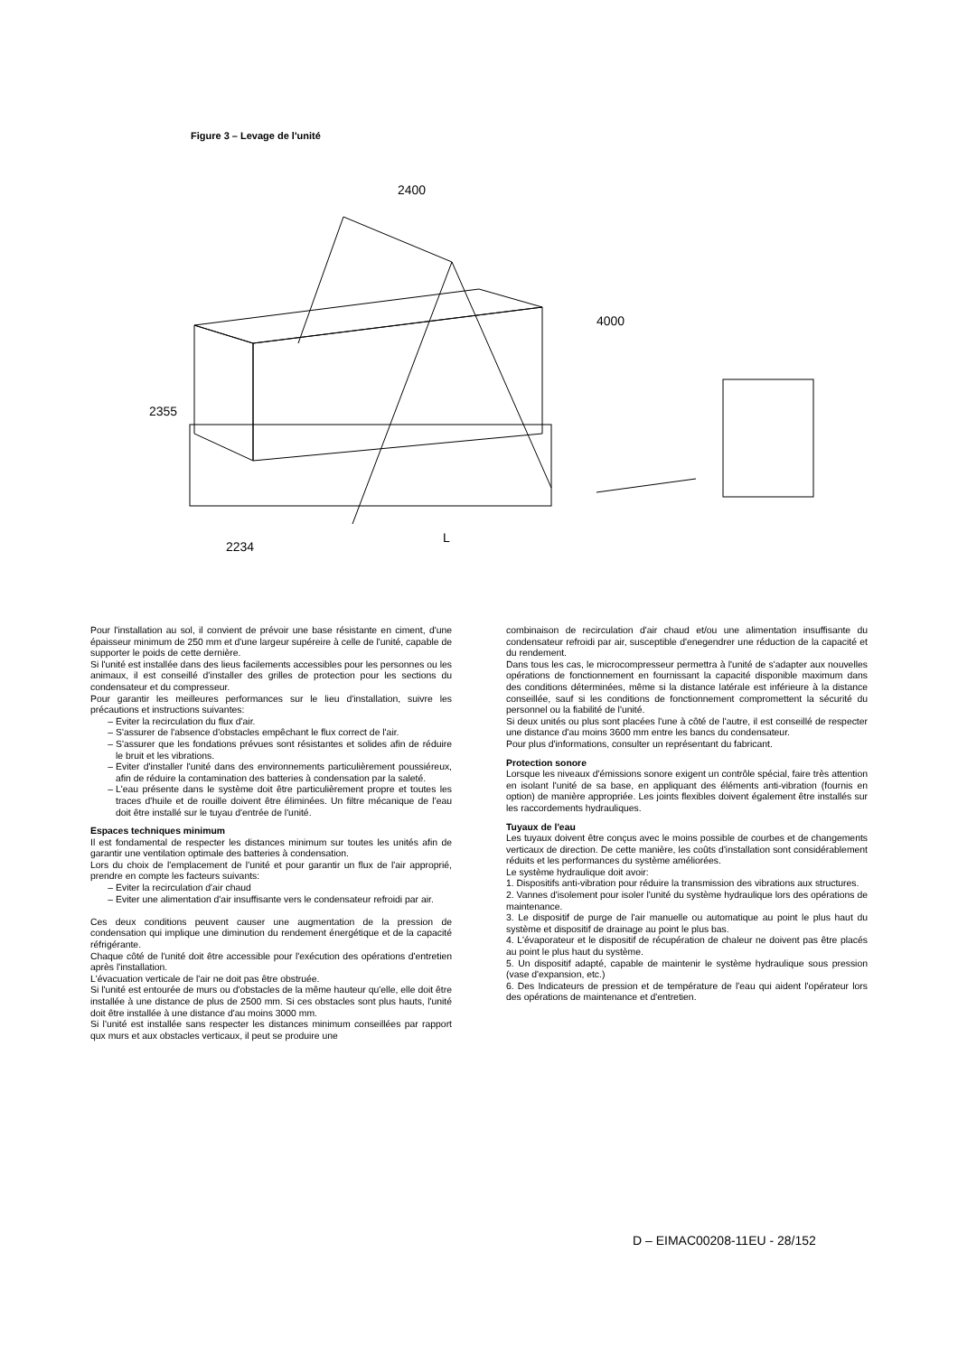Figure 3 – Levage de l'unité
2400
4000
2355
2234
L
Pour l'installation au sol, il convient de prévoir une base résistante en ciment, d'une épaisseur minimum de 250 mm et d'une largeur supéreire à celle de l'unité, capable de supporter le poids de cette dernière.
Si l'unité est installée dans des lieus facilements accessibles pour les personnes ou les animaux, il est conseillé d'installer des grilles de protection pour les sections du condensateur et du compresseur.
Pour garantir les meilleures performances sur le lieu d'installation, suivre les précautions et instructions suivantes:
Eviter la recirculation du flux d'air.
S'assurer de l'absence d'obstacles empêchant le flux correct de l'air.
S'assurer que les fondations prévues sont résistantes et solides afin de réduire le bruit et les vibrations.
Eviter d'installer l'unité dans des environnements particulièrement poussiéreux, afin de réduire la contamination des batteries à condensation par la saleté.
L'eau présente dans le système doit être particulièrement propre et toutes les traces d'huile et de rouille doivent être éliminées. Un filtre mécanique de l'eau doit être installé sur le tuyau d'entrée de l'unité.
Espaces techniques minimum
Il est fondamental de respecter les distances minimum sur toutes les unités afin de garantir une ventilation optimale des batteries à condensation.
Lors du choix de l'emplacement de l'unité et pour garantir un flux de l'air approprié, prendre en compte les facteurs suivants:
Eviter la recirculation d'air chaud
Eviter une alimentation d'air insuffisante vers le condensateur refroidi par air.
Ces deux conditions peuvent causer une augmentation de la pression de condensation qui implique une diminution du rendement énergétique et de la capacité réfrigérante.
Chaque côté de l'unité doit être accessible pour l'exécution des opérations d'entretien après l'installation.
L'évacuation verticale de l'air ne doit pas être obstruée.
Si l'unité est entourée de murs ou d'obstacles de la même hauteur qu'elle, elle doit être installée à une distance de plus de 2500 mm. Si ces obstacles sont plus hauts, l'unité doit être installée à une distance d'au moins 3000 mm.
Si l'unité est installée sans respecter les distances minimum conseillées par rapport qux murs et aux obstacles verticaux, il peut se produire une
combinaison de recirculation d'air chaud et/ou une alimentation insuffisante du condensateur refroidi par air, susceptible d'enegendrer une réduction de la capacité et du rendement.
Dans tous les cas, le microcompresseur permettra à l'unité de s'adapter aux nouvelles opérations de fonctionnement en fournissant la capacité disponible maximum dans des conditions déterminées, même si la distance latérale est inférieure à la distance conseillée, sauf si les conditions de fonctionnement compromettent la sécurité du personnel ou la fiabilité de l'unité.
Si deux unités ou plus sont placées l'une à côté de l'autre, il est conseillé de respecter une distance d'au moins 3600 mm entre les bancs du condensateur.
Pour plus d'informations, consulter un représentant du fabricant.
Protection sonore
Lorsque les niveaux d'émissions sonore exigent un contrôle spécial, faire très attention en isolant l'unité de sa base, en appliquant des éléments anti-vibration (fournis en option) de manière appropriée. Les joints flexibles doivent également être installés sur les raccordements hydrauliques.
Tuyaux de l'eau
Les tuyaux doivent être conçus avec le moins possible de courbes et de changements verticaux de direction. De cette manière, les coûts d'installation sont considérablement réduits et les performances du système améliorées.
Le système hydraulique doit avoir:
1. Dispositifs anti-vibration pour réduire la transmission des vibrations aux structures.
2. Vannes d'isolement pour isoler l'unité du système hydraulique lors des opérations de maintenance.
3. Le dispositif de purge de l'air manuelle ou automatique au point le plus haut du système et dispositif de drainage au point le plus bas.
4. L'évaporateur et le dispositif de récupération de chaleur ne doivent pas être placés au point le plus haut du système.
5. Un dispositif adapté, capable de maintenir le système hydraulique sous pression (vase d'expansion, etc.)
6. Des Indicateurs de pression et de température de l'eau qui aident l'opérateur lors des opérations de maintenance et d'entretien.
D – EIMAC00208-11EU - 28/152